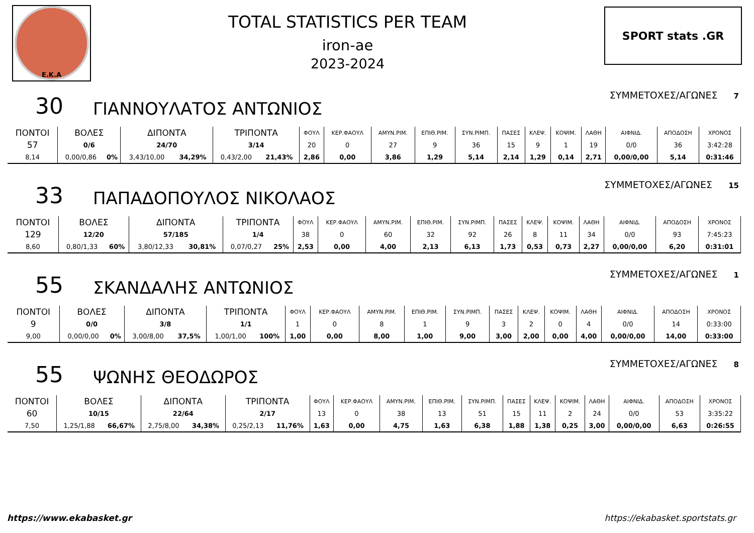Ε.Κ.Α
TOTAL STATISTICS PER TEAM
iron-ae
2023-2024
SPORT stats .GR
30
ΓΙΑΝΝΟΥΛΑΤΟΣ ΑΝΤΩΝΙΟΣ
ΣΥΜΜΕΤΟΧΕΣ/ΑΓΩΝΕΣ 7
| ΠΟΝΤΟΙ | ΒΟΛΕΣ | | ΔΙΠΟΝΤΑ | | ΤΡΙΠΟΝΤΑ | | ΦΟΥΛ | ΚΕΡ.ΦΑΟΥΛ | ΑΜΥΝ.ΡΙΜ. | ΕΠΙΘ.ΡΙΜ. | ΣΥΝ.ΡΙΜΠ. | ΠΑΣΕΣ | ΚΛΕΨ. | ΚΟΨΙΜ. | ΛΑΘΗ | ΑΙΦΝΙΔ. | ΑΠΟΔΟΣΗ | ΧΡΟΝΟΣ |
| 57 | 0/6 | | 24/70 | | 3/14 | | 20 | 0 | 27 | 9 | 36 | 15 | 9 | 1 | 19 | 0/0 | 36 | 3:42:28 |
| 8,14 | 0,00/0,86 | 0% | 3,43/10,00 | 34,29% | 0,43/2,00 | 21,43% | 2,86 | 0,00 | 3,86 | 1,29 | 5,14 | 2,14 | 1,29 | 0,14 | 2,71 | 0,00/0,00 | 5,14 | 0:31:46 |
33
ΠΑΠΑΔΟΠΟΥΛΟΣ ΝΙΚΟΛΑΟΣ
ΣΥΜΜΕΤΟΧΕΣ/ΑΓΩΝΕΣ 15
| ΠΟΝΤΟΙ | ΒΟΛΕΣ | | ΔΙΠΟΝΤΑ | | ΤΡΙΠΟΝΤΑ | | ΦΟΥΛ | ΚΕΡ.ΦΑΟΥΛ | ΑΜΥΝ.ΡΙΜ. | ΕΠΙΘ.ΡΙΜ. | ΣΥΝ.ΡΙΜΠ. | ΠΑΣΕΣ | ΚΛΕΨ. | ΚΟΨΙΜ. | ΛΑΘΗ | ΑΙΦΝΙΔ. | ΑΠΟΔΟΣΗ | ΧΡΟΝΟΣ |
| 129 | 12/20 | | 57/185 | | 1/4 | | 38 | 0 | 60 | 32 | 92 | 26 | 8 | 11 | 34 | 0/0 | 93 | 7:45:23 |
| 8,60 | 0,80/1,33 | 60% | 3,80/12,33 | 30,81% | 0,07/0,27 | 25% | 2,53 | 0,00 | 4,00 | 2,13 | 6,13 | 1,73 | 0,53 | 0,73 | 2,27 | 0,00/0,00 | 6,20 | 0:31:01 |
55
ΣΚΑΝΔΑΛΗΣ ΑΝΤΩΝΙΟΣ
ΣΥΜΜΕΤΟΧΕΣ/ΑΓΩΝΕΣ 1
| ΠΟΝΤΟΙ | ΒΟΛΕΣ | | ΔΙΠΟΝΤΑ | | ΤΡΙΠΟΝΤΑ | | ΦΟΥΛ | ΚΕΡ.ΦΑΟΥΛ | ΑΜΥΝ.ΡΙΜ. | ΕΠΙΘ.ΡΙΜ. | ΣΥΝ.ΡΙΜΠ. | ΠΑΣΕΣ | ΚΛΕΨ. | ΚΟΨΙΜ. | ΛΑΘΗ | ΑΙΦΝΙΔ. | ΑΠΟΔΟΣΗ | ΧΡΟΝΟΣ |
| 9 | 0/0 | | 3/8 | | 1/1 | | 1 | 0 | 8 | 1 | 9 | 3 | 2 | 0 | 4 | 0/0 | 14 | 0:33:00 |
| 9,00 | 0,00/0,00 | 0% | 3,00/8,00 | 37,5% | 1,00/1,00 | 100% | 1,00 | 0,00 | 8,00 | 1,00 | 9,00 | 3,00 | 2,00 | 0,00 | 4,00 | 0,00/0,00 | 14,00 | 0:33:00 |
55
ΨΩΝΗΣ ΘΕΟΔΩΡΟΣ
ΣΥΜΜΕΤΟΧΕΣ/ΑΓΩΝΕΣ 8
| ΠΟΝΤΟΙ | ΒΟΛΕΣ | | ΔΙΠΟΝΤΑ | | ΤΡΙΠΟΝΤΑ | | ΦΟΥΛ | ΚΕΡ.ΦΑΟΥΛ | ΑΜΥΝ.ΡΙΜ. | ΕΠΙΘ.ΡΙΜ. | ΣΥΝ.ΡΙΜΠ. | ΠΑΣΕΣ | ΚΛΕΨ. | ΚΟΨΙΜ. | ΛΑΘΗ | ΑΙΦΝΙΔ. | ΑΠΟΔΟΣΗ | ΧΡΟΝΟΣ |
| 60 | 10/15 | | 22/64 | | 2/17 | | 13 | 0 | 38 | 13 | 51 | 15 | 11 | 2 | 24 | 0/0 | 53 | 3:35:22 |
| 7,50 | 1,25/1,88 | 66,67% | 2,75/8,00 | 34,38% | 0,25/2,13 | 11,76% | 1,63 | 0,00 | 4,75 | 1,63 | 6,38 | 1,88 | 1,38 | 0,25 | 3,00 | 0,00/0,00 | 6,63 | 0:26:55 |
https://www.ekabasket.gr https://ekabasket.sportstats.gr